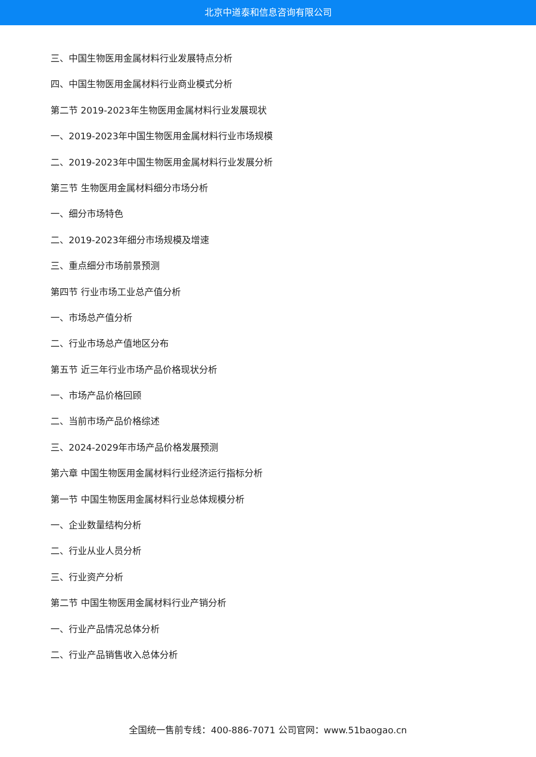北京中道泰和信息咨询有限公司
三、中国生物医用金属材料行业发展特点分析
四、中国生物医用金属材料行业商业模式分析
第二节 2019-2023年生物医用金属材料行业发展现状
一、2019-2023年中国生物医用金属材料行业市场规模
二、2019-2023年中国生物医用金属材料行业发展分析
第三节 生物医用金属材料细分市场分析
一、细分市场特色
二、2019-2023年细分市场规模及增速
三、重点细分市场前景预测
第四节 行业市场工业总产值分析
一、市场总产值分析
二、行业市场总产值地区分布
第五节 近三年行业市场产品价格现状分析
一、市场产品价格回顾
二、当前市场产品价格综述
三、2024-2029年市场产品价格发展预测
第六章 中国生物医用金属材料行业经济运行指标分析
第一节 中国生物医用金属材料行业总体规模分析
一、企业数量结构分析
二、行业从业人员分析
三、行业资产分析
第二节 中国生物医用金属材料行业产销分析
一、行业产品情况总体分析
二、行业产品销售收入总体分析
全国统一售前专线：400-886-7071 公司官网：www.51baogao.cn